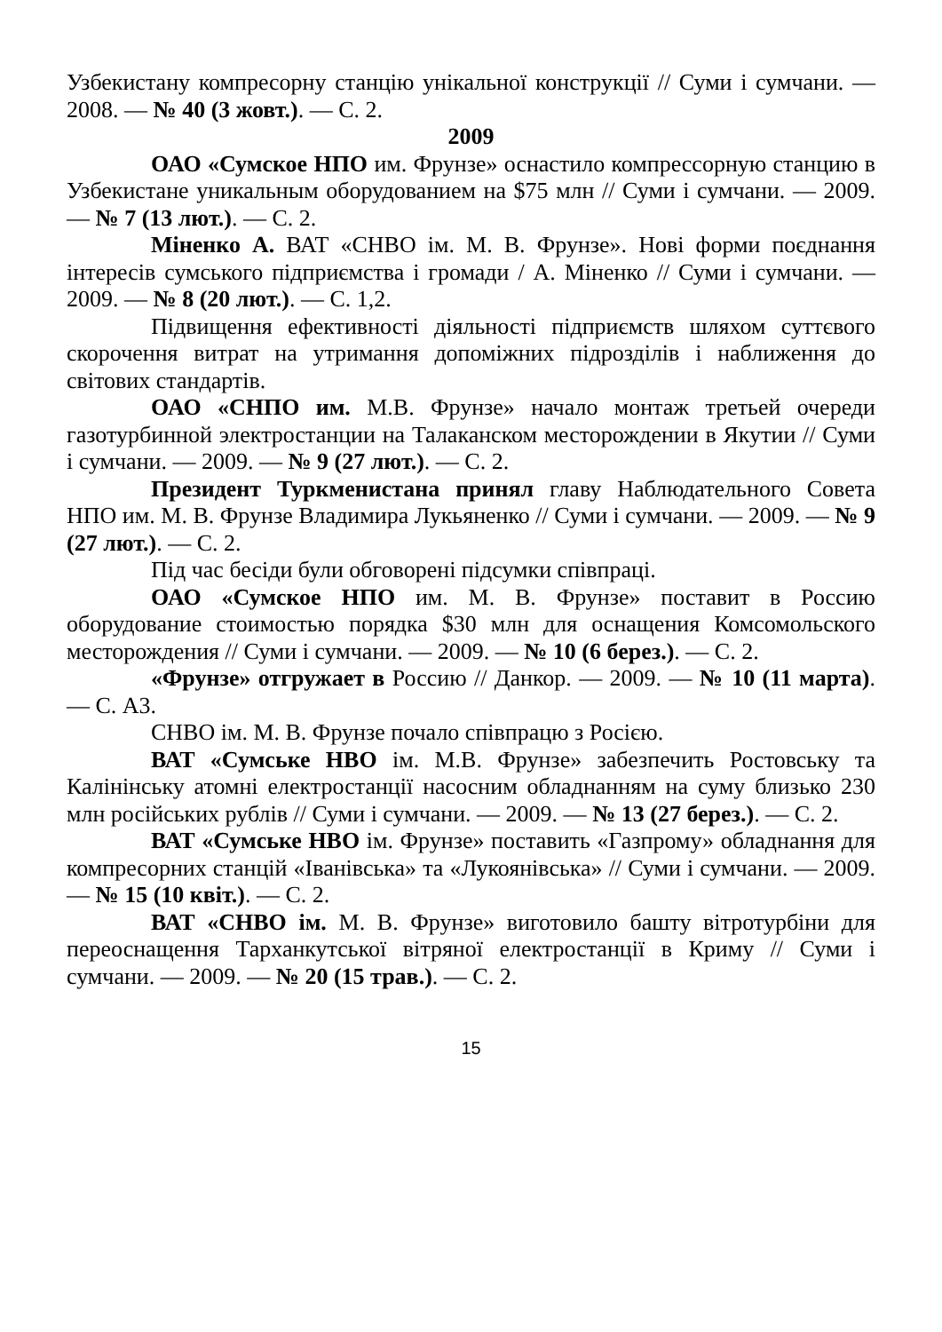Узбекистану компресорну станцію унікальної конструкції // Суми і сумчани. — 2008. — № 40 (3 жовт.). — С. 2.
2009
ОАО «Сумское НПО им. Фрунзе» оснастило компрессорную станцию в Узбекистане уникальным оборудованием на $75 млн // Суми і сумчани. — 2009. — № 7 (13 лют.). — С. 2.
Міненко А. ВАТ «СНВО ім. М. В. Фрунзе». Нові форми поєднання інтересів сумського підприємства і громади / А. Міненко // Суми і сумчани. — 2009. — № 8 (20 лют.). — С. 1,2.
Підвищення ефективності діяльності підприємств шляхом суттєвого скорочення витрат на утримання допоміжних підрозділів і наближення до світових стандартів.
ОАО «СНПО им. М.В. Фрунзе» начало монтаж третьей очереди газотурбинной электростанции на Талаканском месторождении в Якутии // Суми і сумчани. — 2009. — № 9 (27 лют.). — С. 2.
Президент Туркменистана принял главу Наблюдательного Совета НПО им. М. В. Фрунзе Владимира Лукьяненко // Суми і сумчани. — 2009. — № 9 (27 лют.). — С. 2.
Під час бесіди були обговорені підсумки співпраці.
ОАО «Сумское НПО им. М. В. Фрунзе» поставит в Россию оборудование стоимостью порядка $30 млн для оснащения Комсомольского месторождения // Суми і сумчани. — 2009. — № 10 (6 берез.). — С. 2.
«Фрунзе» отгружает в Россию // Данкор. — 2009. — № 10 (11 марта). — С. А3.
СНВО ім. М. В. Фрунзе почало співпрацю з Росією.
ВАТ «Сумське НВО ім. М.В. Фрунзе» забезпечить Ростовську та Калінінську атомні електростанції насосним обладнанням на суму близько 230 млн російських рублів // Суми і сумчани. — 2009. — № 13 (27 берез.). — С. 2.
ВАТ «Сумське НВО ім. Фрунзе» поставить «Газпрому» обладнання для компресорних станцій «Іванівська» та «Лукоянівська» // Суми і сумчани. — 2009. — № 15 (10 квіт.). — С. 2.
ВАТ «СНВО ім. М. В. Фрунзе» виготовило башту вітротурбіни для переоснащення Тарханкутської вітряної електростанції в Криму // Суми і сумчани. — 2009. — № 20 (15 трав.). — С. 2.
15